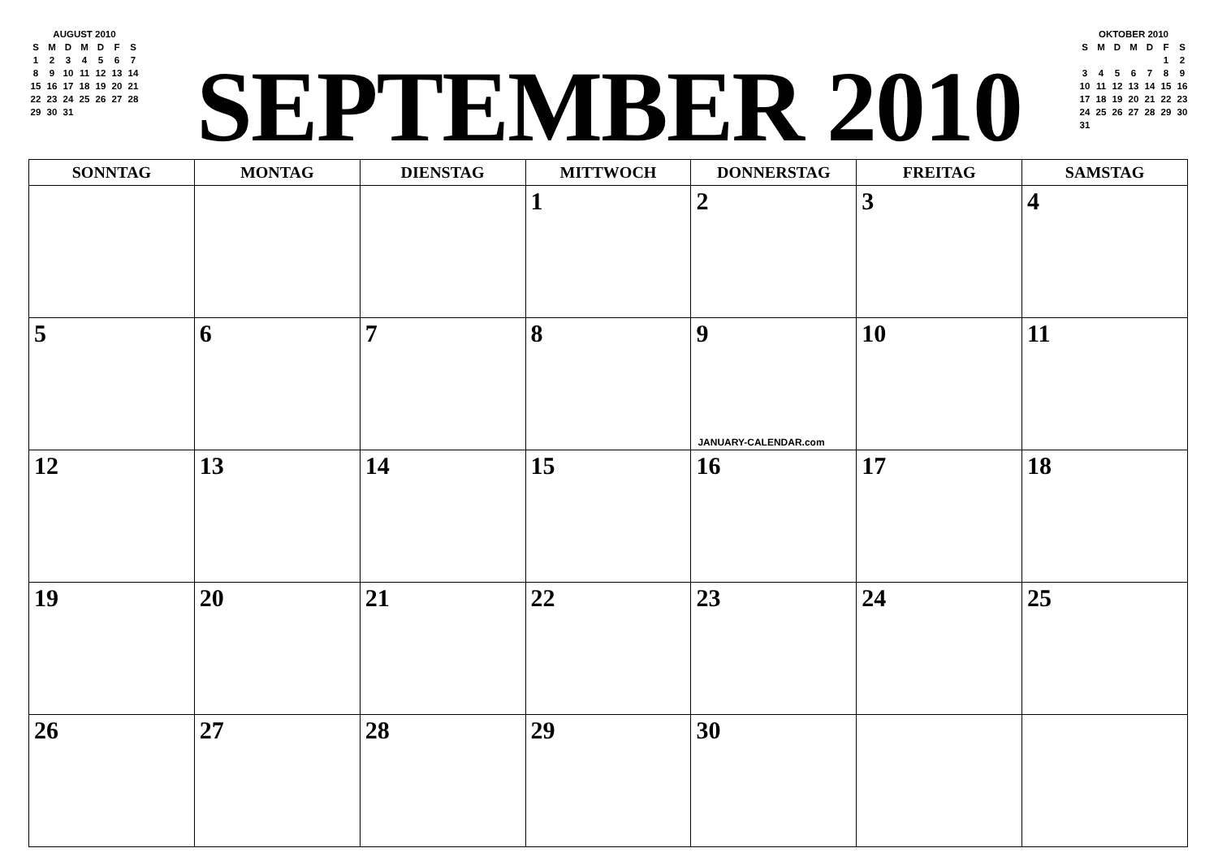AUGUST 2010
| S | M | D | M | D | F | S |
| 1 | 2 | 3 | 4 | 5 | 6 | 7 |
| 8 | 9 | 10 | 11 | 12 | 13 | 14 |
| 15 | 16 | 17 | 18 | 19 | 20 | 21 |
| 22 | 23 | 24 | 25 | 26 | 27 | 28 |
| 29 | 30 | 31 | | | | |
SEPTEMBER 2010
OKTOBER 2010
| S | M | D | M | D | F | S |
| | | | | | 1 | 2 |
| 3 | 4 | 5 | 6 | 7 | 8 | 9 |
| 10 | 11 | 12 | 13 | 14 | 15 | 16 |
| 17 | 18 | 19 | 20 | 21 | 22 | 23 |
| 24 | 25 | 26 | 27 | 28 | 29 | 30 |
| 31 | | | | | | |
| SONNTAG | MONTAG | DIENSTAG | MITTWOCH | DONNERSTAG | FREITAG | SAMSTAG |
| --- | --- | --- | --- | --- | --- | --- |
| | | | 1 | 2 | 3 | 4 |
| 5 | 6 | 7 | 8 | 9 JANUARY-CALENDAR.com | 10 | 11 |
| 12 | 13 | 14 | 15 | 16 | 17 | 18 |
| 19 | 20 | 21 | 22 | 23 | 24 | 25 |
| 26 | 27 | 28 | 29 | 30 | | |